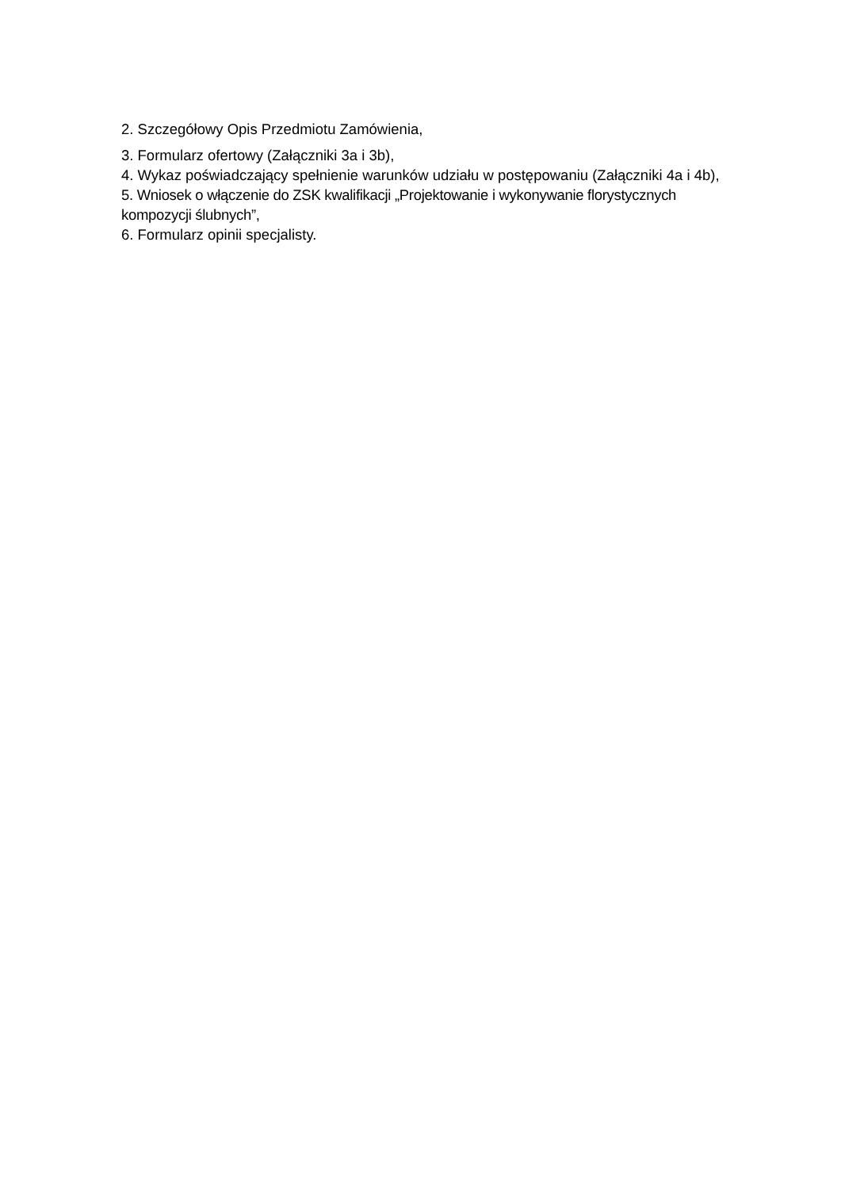2. Szczegółowy Opis Przedmiotu Zamówienia,
3. Formularz ofertowy (Załączniki 3a i 3b),
4. Wykaz poświadczający spełnienie warunków udziału w postępowaniu (Załączniki 4a i 4b),
5. Wniosek o włączenie do ZSK kwalifikacji „Projektowanie i wykonywanie florystycznych kompozycji ślubnych”,
6. Formularz opinii specjalisty.